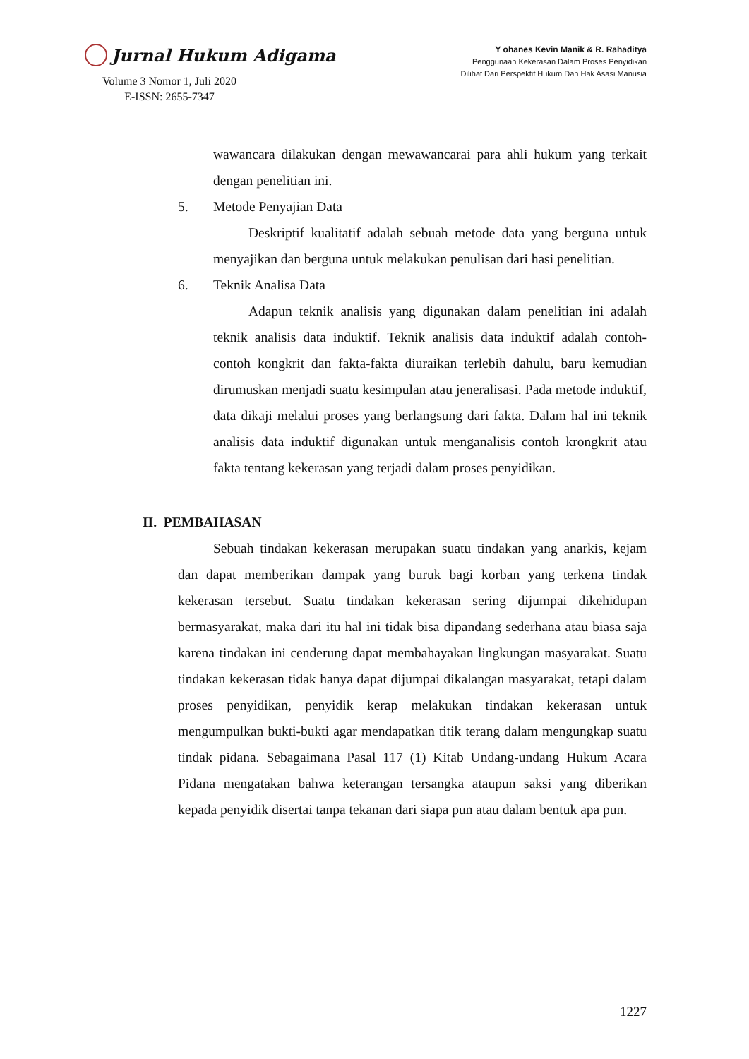Jurnal Hukum Adigama
Volume 3 Nomor 1, Juli 2020
E-ISSN: 2655-7347
Y ohanes Kevin Manik & R. Rahaditya
Penggunaan Kekerasan Dalam Proses Penyidikan
Dilihat Dari Perspektif Hukum Dan Hak Asasi Manusia
wawancara dilakukan dengan mewawancarai para ahli hukum yang terkait dengan penelitian ini.
5. Metode Penyajian Data
Deskriptif kualitatif adalah sebuah metode data yang berguna untuk menyajikan dan berguna untuk melakukan penulisan dari hasi penelitian.
6. Teknik Analisa Data
Adapun teknik analisis yang digunakan dalam penelitian ini adalah teknik analisis data induktif. Teknik analisis data induktif adalah contoh-contoh kongkrit dan fakta-fakta diuraikan terlebih dahulu, baru kemudian dirumuskan menjadi suatu kesimpulan atau jeneralisasi. Pada metode induktif, data dikaji melalui proses yang berlangsung dari fakta. Dalam hal ini teknik analisis data induktif digunakan untuk menganalisis contoh krongkrit atau fakta tentang kekerasan yang terjadi dalam proses penyidikan.
II. PEMBAHASAN
Sebuah tindakan kekerasan merupakan suatu tindakan yang anarkis, kejam dan dapat memberikan dampak yang buruk bagi korban yang terkena tindak kekerasan tersebut. Suatu tindakan kekerasan sering dijumpai dikehidupan bermasyarakat, maka dari itu hal ini tidak bisa dipandang sederhana atau biasa saja karena tindakan ini cenderung dapat membahayakan lingkungan masyarakat. Suatu tindakan kekerasan tidak hanya dapat dijumpai dikalangan masyarakat, tetapi dalam proses penyidikan, penyidik kerap melakukan tindakan kekerasan untuk mengumpulkan bukti-bukti agar mendapatkan titik terang dalam mengungkap suatu tindak pidana. Sebagaimana Pasal 117 (1) Kitab Undang-undang Hukum Acara Pidana mengatakan bahwa keterangan tersangka ataupun saksi yang diberikan kepada penyidik disertai tanpa tekanan dari siapa pun atau dalam bentuk apa pun.
1227